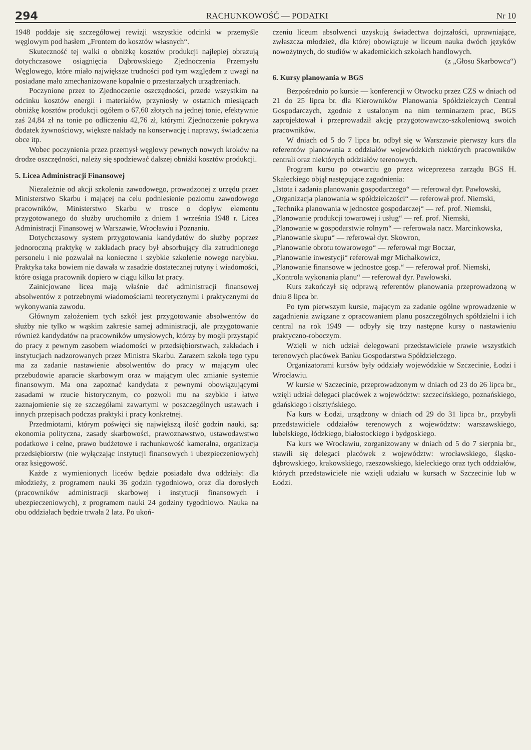294 RACHUNKOWOŚĆ — PODATKI Nr 10
1948 poddaje się szczegółowej rewizji wszystkie odcinki w przemyśle węglowym pod hasłem „Frontem do kosztów własnych“.
Skuteczność tej walki o obniżkę kosztów produkcji najlepiej obrazują dotychczasowe osiągnięcia Dąbrowskiego Zjednoczenia Przemysłu Węglowego, które miało największe trudności pod tym względem z uwagi na posiadane mało zmechanizowane kopalnie o przestarzałych urządzeniach.
Poczynione przez to Zjednoczenie oszczędności, przede wszystkim na odcinku kosztów energii i materiałów, przyniosły w ostatnich miesiącach obniżkę kosztów produkcji ogółem o 67,60 złotych na jednej tonie, efektywnie zaś 24,84 zł na tonie po odliczeniu 42,76 zł, którymi Zjednoczenie pokrywa dodatek żywnościowy, większe nakłady na konserwację i naprawy, świadczenia obce itp.
Wobec poczynienia przez przemysł węglowy pewnych nowych kroków na drodze oszczędności, należy się spodziewać dalszej obniżki kosztów produkcji.
5. Licea Administracji Finansowej
Niezależnie od akcji szkolenia zawodowego, prowadzonej z urzędu przez Ministerstwo Skarbu i mającej na celu podniesienie poziomu zawodowego pracowników, Ministerstwo Skarbu w trosce o dopływ elementu przygotowanego do służby uruchomiło z dniem 1 września 1948 r. Licea Administracji Finansowej w Warszawie, Wrocławiu i Poznaniu.
Dotychczasowy system przygotowania kandydatów do służby poprzez jednoroczną praktykę w zakładach pracy był absorbujący dla zatrudnionego personelu i nie pozwalał na konieczne i szybkie szkolenie nowego narybku. Praktyka taka bowiem nie dawała w zasadzie dostatecznej rutyny i wiadomości, które osiąga pracownik dopiero w ciągu kilku lat pracy.
Zainicjowane licea mają właśnie dać administracji finansowej absolwentów z potrzebnymi wiadomościami teoretycznymi i praktycznymi do wykonywania zawodu.
Głównym założeniem tych szkół jest przygotowanie absolwentów do służby nie tylko w wąskim zakresie samej administracji, ale przygotowanie również kandydatów na pracowników umysłowych, którzy by mogli przystąpić do pracy z pewnym zasobem wiadomości w przedsiębiorstwach, zakładach i instytucjach nadzorowanych przez Ministra Skarbu. Zarazem szkoła tego typu ma za zadanie nastawienie absolwentów do pracy w mającym ulec przebudowie aparacie skarbowym oraz w mającym ulec zmianie systemie finansowym. Ma ona zapoznać kandydata z pewnymi obowiązującymi zasadami w rzucie historycznym, co pozwoli mu na szybkie i łatwe zaznajomienie się ze szczegółami zawartymi w poszczególnych ustawach i innych przepisach podczas praktyki i pracy konkretnej.
Przedmiotami, którym poświęci się największą ilość godzin nauki, są: ekonomia polityczna, zasady skarbowości, prawoznawstwo, ustawodawstwo podatkowe i celne, prawo budżetowe i rachunkowość kameralna, organizacja przedsiębiorstw (nie wyłączając instytucji finansowych i ubezpieczeniowych) oraz księgowość.
Każde z wymienionych liceów będzie posiadało dwa oddziały: dla młodzieży, z programem nauki 36 godzin tygodniowo, oraz dla dorosłych (pracowników administracji skarbowej i instytucji finansowych i ubezpieczeniowych), z programem nauki 24 godziny tygodniowo. Nauka na obu oddziałach będzie trwała 2 lata. Po ukoń-
czeniu liceum absolwenci uzyskują świadectwa dojrzałości, uprawniające, zwłaszcza młodzież, dla której obowiązuje w liceum nauka dwóch języków nowożytnych, do studiów w akademickich szkołach handlowych.
(z „Głosu Skarbowca“)
6. Kursy planowania w BGS
Bezpośrednio po kursie — konferencji w Otwocku przez CZS w dniach od 21 do 25 lipca br. dla Kierowników Planowania Spółdzielczych Central Gospodarczych, zgodnie z ustalonym na nim terminarzem prac, BGS zaprojektował i przeprowadził akcję przygotowawczo-szkoleniową swoich pracowników.
W dniach od 5 do 7 lipca br. odbył się w Warszawie pierwszy kurs dla referentów planowania z oddziałów wojewódzkich niektórych pracowników centrali oraz niektórych oddziałów terenowych.
Program kursu po otwarciu go przez wiceprezesa zarządu BGS H. Skałeckiego objął następujące zagadnienia:
„Istota i zadania planowania gospodarczego“ — referował dyr. Pawłowski,
„Organizacja planowania w spółdzielczości“ — referował prof. Niemski,
„Technika planowania w jednostce gospodarczej“ — ref. prof. Niemski,
„Planowanie produkcji towarowej i usług“ — ref. prof. Niemski,
„Planowanie w gospodarstwie rolnym“ — referowała nacz. Marcinkowska,
„Planowanie skupu“ — referował dyr. Skowron,
„Planowanie obrotu towarowego“ — referował mgr Boczar,
„Planowanie inwestycji“ referował mgr Michałkowicz,
„Planowanie finansowe w jednostce gosp.“ — referował prof. Niemski,
„Kontrola wykonania planu“ — referował dyr. Pawłowski.
Kurs zakończył się odprawą referentów planowania przeprowadzoną w dniu 8 lipca br.
Po tym pierwszym kursie, mającym za zadanie ogólne wprowadzenie w zagadnienia związane z opracowaniem planu poszczególnych spółdzielni i ich central na rok 1949 — odbyły się trzy następne kursy o nastawieniu praktyczno-roboczym.
Wzięli w nich udział delegowani przedstawiciele prawie wszystkich terenowych placówek Banku Gospodarstwa Spółdzielczego.
Organizatorami kursów były oddziały wojewódzkie w Szczecinie, Łodzi i Wrocławiu.
W kursie w Szczecinie, przeprowadzonym w dniach od 23 do 26 lipca br., wzięli udział delegaci placówek z województw: szczecińskiego, poznańskiego, gdańskiego i olsztyńskiego.
Na kurs w Łodzi, urządzony w dniach od 29 do 31 lipca br., przybyli przedstawiciele oddziałów terenowych z województw: warszawskiego, lubelskiego, łódzkiego, białostockiego i bydgoskiego.
Na kurs we Wrocławiu, zorganizowany w dniach od 5 do 7 sierpnia br., stawili się delegaci placówek z województw: wrocławskiego, śląsko-dąbrowskiego, krakowskiego, rzeszowskiego, kieleckiego oraz tych oddziałów, których przedstawiciele nie wzięli udziału w kursach w Szczecinie lub w Łodzi.